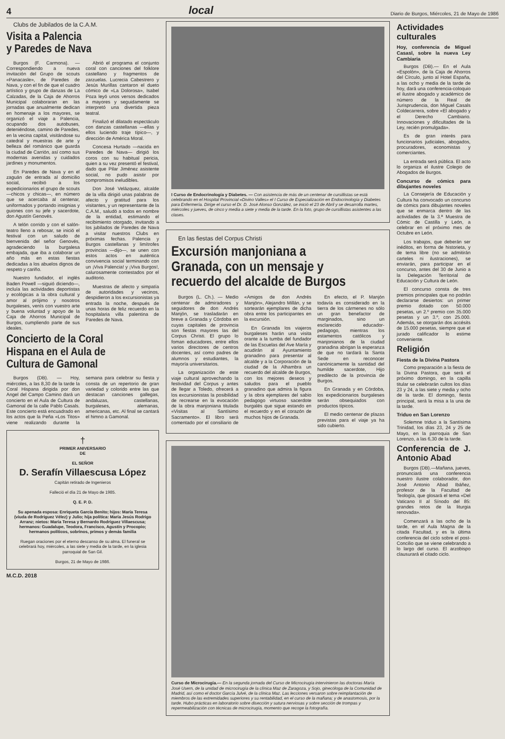4 local Diario de Burgos, Miércoles, 21 de Mayo de 1986
Clubs de Jubilados de la C.A.M.
Visita a Palencia
y Paredes de Nava
Burgos (F. Carmona). — Correspondiendo a nueva invitación del Grupo de scouts «Panacasle», de Paredes de Nava, y con el fin de que el cuadro artístico y grupo de danzas de La Calzadas, de la Caja de Ahorros Municipal colaboraran en las jornadas que anualmente dedican en homenaje a los mayores, se organizó el viaje a Palencia, ocupando dos autobuses, deteniéndose, camino de Paredes, en la vecina capital, visitándose su catedral y muestras de arte y belleza del románico que guarda la ciudad de Carrión, así como sus modernas avenidas y cuidados jardines y monumentos.
En Paredes de Nava y en el zaguán de entrada al domicilio social, recibió a los expedicionarios el grupo de scouts —chicos y chicas—, en número que se acercaba al centenar, uniformados y portando insignias y guiones con su jefe y sacerdote, don Agustín Genovés.
A telón corrido y con el salón-teatro lleno a rebosar, se inició el festival con un saludo de bienvenida del señor Genovés, agradeciendo la burgalesa embajada, que iba a colaborar un año más en estas fiestas dedicadas a los abuelos dignos de respeto y cariño.
Nuestro fundador, el inglés Baden Powell —siguió diciendo—, incluía las actividades deportistas y ecológicas a la obra cultural y amor al prójimo y nosotros burgaleses, venís con vuestro arte y buena voluntad y apoyo de la Caja de Ahorros Municipal de Burgos, cumpliendo parte de sus ideales.
Abrió el programa el conjunto coral con canciones del folklore castellano y fragmentos de zarzuelas. Lucrecia Cabestrero y Jesús Murillas cantaron el dueto cómico de «La Dolorosa», Isabel Poza leyó unos versos dedicados a mayores y seguidamente se interpretó una divertida pieza teatral.
Finalizó el dilatado espectáculo con danzas castellanas —ellas y ellos luciendo traje típico—, y dirección de América Moral.
Concesa Hurtado —nacida en Paredes de Nava— dirigió los coros con su habitual pericia, quien a su vez presentó el festival, dado que Pilar Jiménez asistente social, no pudo asistir por compromisos ineludibles.
Don José Velázquez, alcalde de la villa dirigió unas palabras de afecto y gratitud para los visitantes, y un representante de la C.A.M., saludó a todos en nombre de la entidad, estimando el recibimiento otorgado, invitando a los jubilados de Paredes de Nava a visitar nuestros Clubs en próximas fechas. Palencia y Burgos castellanas y limítrofes provincias —dijo—, se unen con estos actos en auténtica convivencia social terminando con un ¡Viva Palencia! y ¡Viva Burgos!, calurosamente contestados por el auditorio.
Muestras de afecto y simpatía de autoridades y vecinos, despidieron a los excursionistas ya entrada la noche, después de unas horas de feliz recuerdo en la hospitalaria villa palentina de Paredes de Nava.
Concierto de la Coral Hispana en el Aula de Cultura de Gamonal
Burgos (DB). — Hoy, miércoles, a las 8,30 de la tarde la Coral Hispana dirigida por don Angel del Campo Camino dará un concierto en el Aula de Cultura de Gamonal de la calle Pablo Casals. Este concierto está encuadrado en los actos que la Peña «Los Titos» viene realizando durante la semana para celebrar su fiesta y consta de un repertorio de gran variedad y colorido entre las que destacan canciones gallegas, andaluzas, castellanas, burgaleses, alemanas, americanas, etc. Al final se cantará el himno a Gamonal.
†
PRIMER ANIVERSARIO
DE
EL SEÑOR
D. Serafín Villaescusa López
Capitán retirado de Ingenieros
Falleció el día 21 de Mayo de 1985.
Q. E. P. D.
Su apenada esposa: Enriqueta García Benito; hijos: María Teresa (viuda de Rodríguez Vélez) y Julio; hija política: María Jesús Rodrigo Arranz; nietos: María Teresa y Bernardo Rodríguez Villaescusa; hermanos: Guadalupe, Teodora, Francisco, Agustín y Procopio; hermanos políticos, sobrinos, primos y demás familia
Ruegan oraciones por el eterno descanso de su alma. El funeral se celebrará hoy, miércoles, a las siete y media de la tarde, en la iglesia parroquial de San Gil.
Burgos, 21 de Mayo de 1986.
M.C.D. 2018
I Curso de Endocrinología y Diabetes. — Con asistencia de más de un centenar de cursillistas se está celebrando en el Hospital Provincial «Divino Valles» el I Curso de Especialización en Endocrinología y Diabetes para Enfermería. Dirige el curso el Dr. D. José Alonso González, se inició el 23 de Abril y se desarrolla martes, miércoles y jueves, de cinco y media a siete y media de la tarde. En la foto, grupo de cursillistas asistentes a las clases.
En las fiestas del Corpus Christi
Excursión manjoniana a Granada, con un mensaje y recuerdo del alcalde de Burgos
Burgos (L. Ch.). — Medio centenar de admiradores y seguidores de don Andrés Manjón, se trasladarán en breve a Granada y Córdoba en cuyas capitales de provincia son fiestas mayores las del Corpus Christi. El grupo lo foman educadores, entre ellos varios directores de centros docentes, así como padres de alumnos y estudiantes, la mayoría universitarios.
La organización de este viaje cultural aprovechando la festividad del Corpus y antes de llegar a Toledo, ofrecerá a los excursionistas la posibilidad de recrearse en la evocación de la obra manjoniana titulada «Visitas al Santísimo Sacramento». El libro será comentado por el consiliario de «Amigos de don Andrés Manjón», Alejandro Millán, y se sortearán ejemplares de dicha obra entre los participantes en la excursión.
En Granada los viajeros burgaleses harán una visita orante a la tumba del fundador de las Escuelas del Ave María y acudirán al Ayuntamiento granadino para presentar al alcalde y a la Corporación de la ciudad de la Alhambra un recuerdo del alcalde de Burgos, con los mejores deseos y saludos para el pueblo granadino que admira la figura y la obra ejemplares del sabio pedagogo virtuoso sacerdote burgalés que sigue estando en el recuerdo y en el corazón de muchos hijos de Granada.
En efecto, el P. Manjón todavía es considerado en la tierra de los cármenes no sólo un gran benefactor de marginados, sino un esclarecido educador-pedagogo, mientras los estamentos católicos y manjonianos de la ciudad granadina abrigan la esperanza de que no tardará la Santa Sede en reconocer canónicamente la santidad del humilde sacerdote, Hijo predilecto de la provincia de Burgos.
En Granada y en Córdoba, los expedicionarios burgaleses serán obsequiados con productos típicos.
El medio centenar de plazas previstas para el viaje ya ha sido cubierto.
Curso de Microcirugía.— En la segunda jornada del Curso de Microcirugía intervinieron las doctoras María José Usern, de la unidad de microcirugía de la clínica Maz de Zaragoza, y Sojo, ginecóloga de la Comunidad de Madrid, así como el doctor García Julvé, de la clínica Maz. Las lecciones versaron sobre reimplantación de miembros de las extremidades superiores y su rentabilidad, en el curso de la mañana; y de anastomosis, por la tarde. Hubo prácticas en laboratorio sobre disección y sutura nerviosas y sobre sección de trompas y repermeabilización con técnicas de microcirugía, momento que recoge la fotografía.
Actividades culturales
Hoy, conferencia de Miguel Casasl, sobre la nueva Ley Cambiaria
Burgos (DB).— En el Aula «Espolón», de la Caja de Ahorros del Círculo, junto al Hotel España, a las ocho y media de la tarde de hoy, dará una conferencia-coloquio el ilustre abogado y académico de número de la Real de Jurisprudencia, don Miguel Casals Coldecarrera, sobre «El abogado y el Derecho Cambiario. Innovaciones y dificultades de la Ley, recién promulgada».
Es de gran interés para funcionarios judiciales, abogados, procuradores, economistas y comerciantes.
La entrada será pública. El acto lo organiza el ilustre Colegio de Abogados de Burgos.
Concurso de cómics para dibujantes noveles
La Consejería de Educación y Cultura ha convocado un concurso de cómics para dibujantes noveles que se enmarca dentro de las actividades de la 3.ª Muestra de Cómic de Castilla y León, a celebrar en el próximo mes de Octubre en León.
Los trabajos, que deberán ser inéditos, en forma de historieta, y de tema libre (no se admitirán carteles ni ilustraciones), se enviarán, para participar en el concurso, antes del 30 de Junio a la Delegación Territorial de Educación y Cultura de León.
El concurso consta de tres premios principales que no podrán declararse desiertos: un primer premio dotado con 50.000 pesetas, un 2.º premio con 35.000 pesetas y un 3.º, con 25.000. Además, se otorgarán dos accésits de 15.000 pesetas, siempre que el jurado calificador lo estime conveniente.
Religión
Fiesta de la Divina Pastora
Como preparación a la fiesta de la Divina Pastora, que será el próximo domingo, en la capilla titular se celebrarán cultos los días 23 y 24, a las siete y media y ocho de la tarde. El domingo, fiesta principal, será la misa a la una de la tarde.
Triduo en San Lorenzo
Solemne triduo a la Santísima Trinidad, los días 23, 24 y 25 de Mayo, en la parroquia de San Lorenzo, a las 6,30 de la tarde.
Conferencia de J. Antonio Abad
Burgos (DB).—Mañana, jueves, pronunciará una conferencia nuestro ilustre colaborador, don José Antonio Abad Ibáñez, profesor de la Facultad de Teología, que glosará el tema «Del Vaticano II al Sínodo del 85: grandes retos de la liturgia renovada».
Comenzará a las ocho de la tarde, en el Aula Magna de la citada Facultad, y es la última conferencia del ciclo sobre el post-Concilio que se viene celebrando a lo largo del curso. El arzobispo clausurará el citado ciclo.